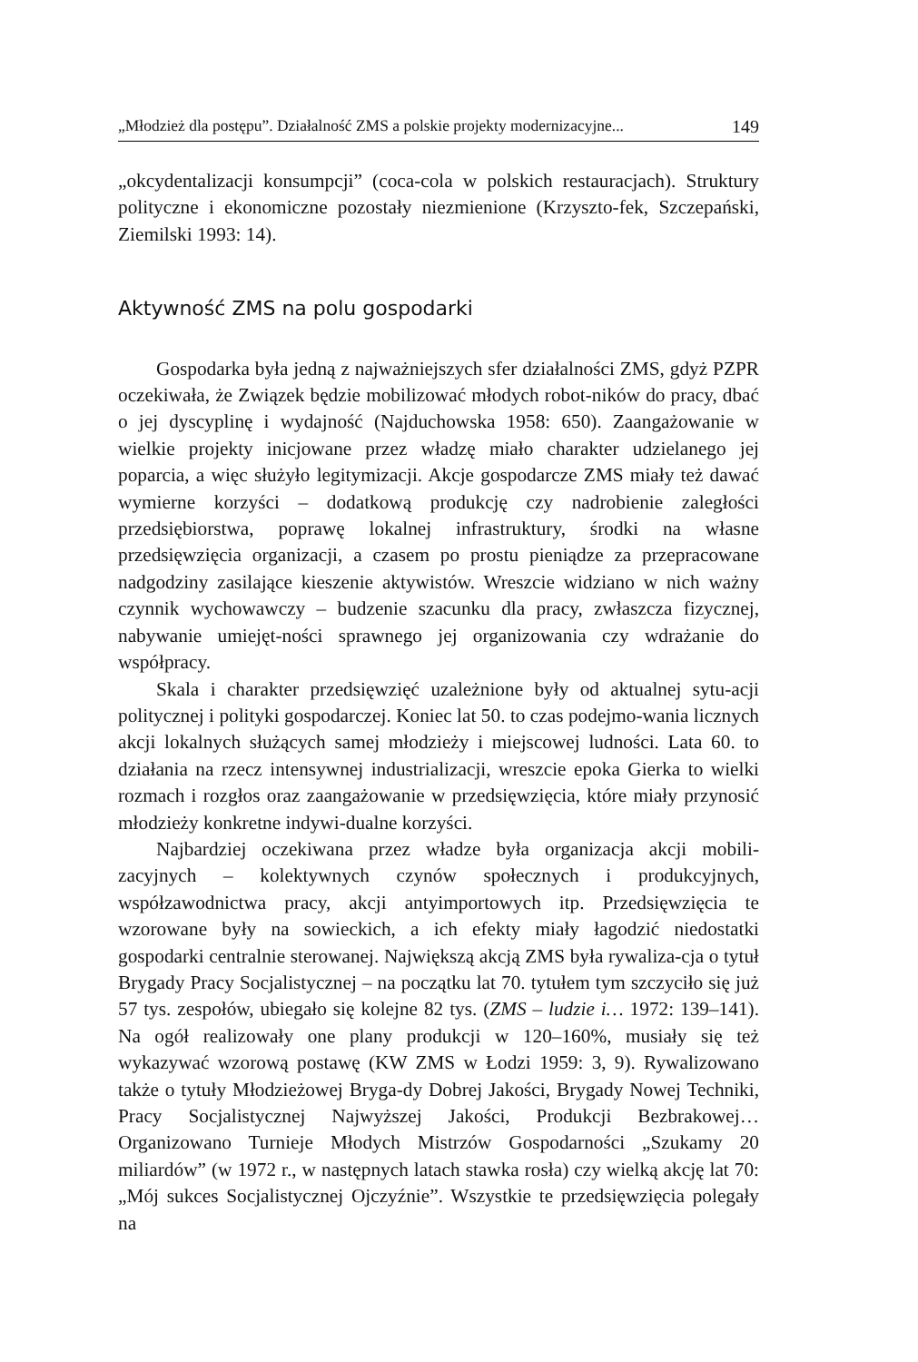„Młodzież dla postępu”. Działalność ZMS a polskie projekty modernizacyjne... 149
„okcydentalizacji konsumpcji” (coca-cola w polskich restauracjach). Struktury polityczne i ekonomiczne pozostały niezmienione (Krzyszto-fek, Szczepański, Ziemilski 1993: 14).
Aktywność ZMS na polu gospodarki
Gospodarka była jedną z najważniejszych sfer działalności ZMS, gdyż PZPR oczekiwała, że Związek będzie mobilizować młodych robot-ników do pracy, dbać o jej dyscyplinę i wydajność (Najduchowska 1958: 650). Zaangażowanie w wielkie projekty inicjowane przez władzę miało charakter udzielanego jej poparcia, a więc służyło legitymizacji. Akcje gospodarcze ZMS miały też dawać wymierne korzyści – dodatkową produkcję czy nadrobienie zaległości przedsiębiorstwa, poprawę lokalnej infrastruktury, środki na własne przedsięwzięcia organizacji, a czasem po prostu pieniądze za przepracowane nadgodziny zasilające kieszenie aktywistów. Wreszcie widziano w nich ważny czynnik wychowawczy – budzenie szacunku dla pracy, zwłaszcza fizycznej, nabywanie umiejęt-ności sprawnego jej organizowania czy wdrażanie do współpracy.
Skala i charakter przedsięwzięć uzależnione były od aktualnej sytu-acji politycznej i polityki gospodarczej. Koniec lat 50. to czas podejmo-wania licznych akcji lokalnych służących samej młodzieży i miejscowej ludności. Lata 60. to działania na rzecz intensywnej industrializacji, wreszcie epoka Gierka to wielki rozmach i rozgłos oraz zaangażowanie w przedsięwzięcia, które miały przynosić młodzieży konkretne indywi-dualne korzyści.
Najbardziej oczekiwana przez władze była organizacja akcji mobili-zacyjnych – kolektywnych czynów społecznych i produkcyjnych, współzawodnictwa pracy, akcji antyimportowych itp. Przedsięwzięcia te wzorowane były na sowieckich, a ich efekty miały łagodzić niedostatki gospodarki centralnie sterowanej. Największą akcją ZMS była rywaliza-cja o tytuł Brygady Pracy Socjalistycznej – na początku lat 70. tytułem tym szczyciło się już 57 tys. zespołów, ubiegało się kolejne 82 tys. (ZMS – ludzie i… 1972: 139–141). Na ogół realizowały one plany produkcji w 120–160%, musiały się też wykazywać wzorową postawę (KW ZMS w Łodzi 1959: 3, 9). Rywalizowano także o tytuły Młodzieżowej Bryga-dy Dobrej Jakości, Brygady Nowej Techniki, Pracy Socjalistycznej Najwyższej Jakości, Produkcji Bezbrakowej… Organizowano Turnieje Młodych Mistrzów Gospodarności „Szukamy 20 miliardów” (w 1972 r., w następnych latach stawka rosła) czy wielką akcję lat 70: „Mój sukces Socjalistycznej Ojczyźnie”. Wszystkie te przedsięwzięcia polegały na